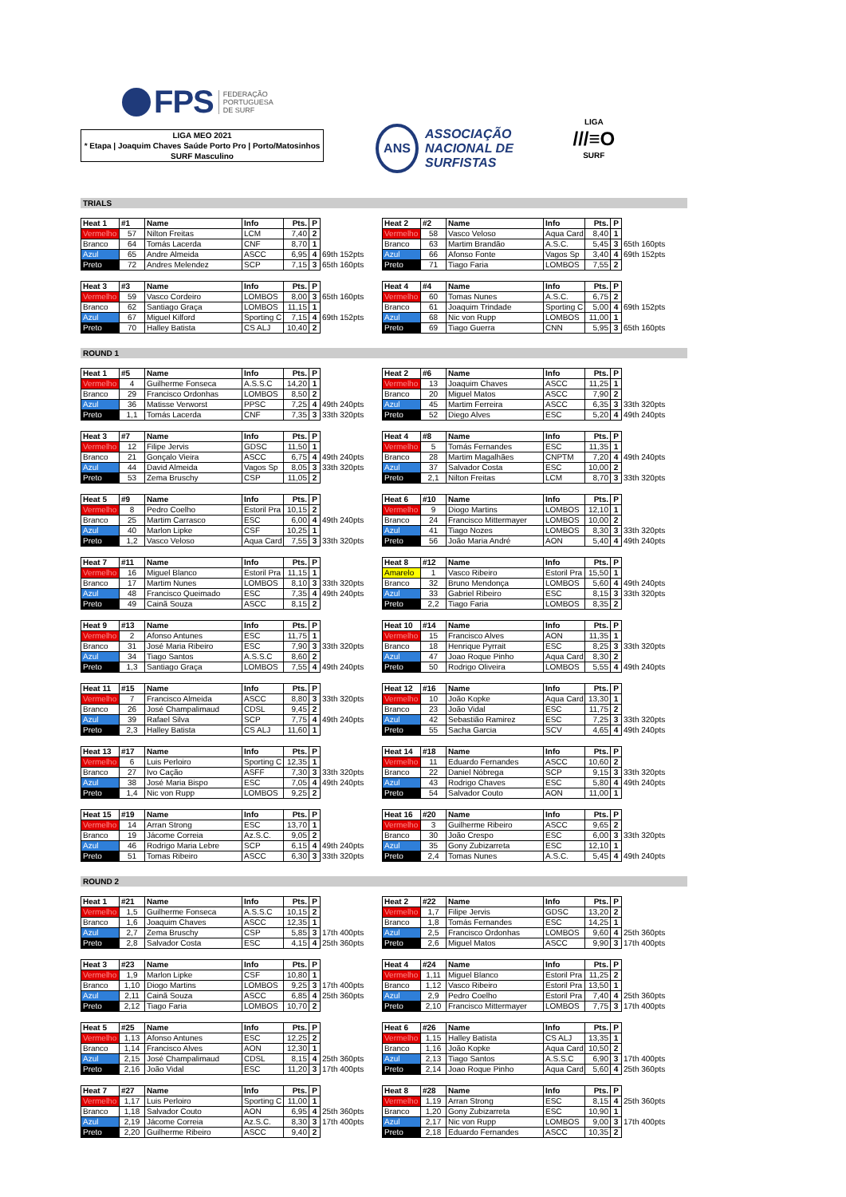FPS
FEDERAÇÃO
PORTUGUESA
DE SURF
LIGA MEO 2021
* Etapa | Joaquim Chaves Saúde Porto Pro | Porto/Matosinhos
SURF Masculino
ANS
ASSOCIAÇÃO
NACIONAL DE
SURFISTAS
LIGA
///≡O
SURF
TRIALS
| Heat 1 | #1 | Name | Info | Pts. | P | |
| --- | --- | --- | --- | --- | --- | --- |
| Vermelho | 57 | Nilton Freitas | LCM | 7,40 | 2 | |
| Branco | 64 | Tomás Lacerda | CNF | 8,70 | 1 | |
| Azul | 65 | Andre Almeida | ASCC | 6,95 | 4 | 69th 152pts |
| Preto | 72 | Andres Melendez | SCP | 7,15 | 3 | 65th 160pts |
| Heat 2 | #2 | Name | Info | Pts. | P | |
| --- | --- | --- | --- | --- | --- | --- |
| Vermelho | 58 | Vasco Veloso | Aqua Card | 8,40 | 1 | |
| Branco | 63 | Martim Brandão | A.S.C. | 5,45 | 3 | 65th 160pts |
| Azul | 66 | Afonso Fonte | Vagos Sp | 3,40 | 4 | 69th 152pts |
| Preto | 71 | Tiago Faria | LOMBOS | 7,55 | 2 | |
| Heat 3 | #3 | Name | Info | Pts. | P | |
| --- | --- | --- | --- | --- | --- | --- |
| Vermelho | 59 | Vasco Cordeiro | LOMBOS | 8,00 | 3 | 65th 160pts |
| Branco | 62 | Santiago Graça | LOMBOS | 11,15 | 1 | |
| Azul | 67 | Miguel Kilford | Sporting C | 7,15 | 4 | 69th 152pts |
| Preto | 70 | Halley Batista | CS ALJ | 10,40 | 2 | |
| Heat 4 | #4 | Name | Info | Pts. | P | |
| --- | --- | --- | --- | --- | --- | --- |
| Vermelho | 60 | Tomas Nunes | A.S.C. | 6,75 | 2 | |
| Branco | 61 | Joaquim Trindade | Sporting C | 5,00 | 4 | 69th 152pts |
| Azul | 68 | Nic von Rupp | LOMBOS | 11,00 | 1 | |
| Preto | 69 | Tiago Guerra | CNN | 5,95 | 3 | 65th 160pts |
ROUND 1
| Heat 1 | #5 | Name | Info | Pts. | P | |
| --- | --- | --- | --- | --- | --- | --- |
| Vermelho | 4 | Guilherme Fonseca | A.S.S.C | 14,20 | 1 | |
| Branco | 29 | Francisco Ordonhas | LOMBOS | 8,50 | 2 | |
| Azul | 36 | Matisse Verworst | PPSC | 7,25 | 4 | 49th 240pts |
| Preto | 1,1 | Tomás Lacerda | CNF | 7,35 | 3 | 33th 320pts |
| Heat 2 | #6 | Name | Info | Pts. | P | |
| --- | --- | --- | --- | --- | --- | --- |
| Vermelho | 13 | Joaquim Chaves | ASCC | 11,25 | 1 | |
| Branco | 20 | Miguel Matos | ASCC | 7,90 | 2 | |
| Azul | 45 | Martim Ferreira | ASCC | 6,35 | 3 | 33th 320pts |
| Preto | 52 | Diego Alves | ESC | 5,20 | 4 | 49th 240pts |
| Heat 3 | #7 | Name | Info | Pts. | P | |
| --- | --- | --- | --- | --- | --- | --- |
| Vermelho | 12 | Filipe Jervis | GDSC | 11,50 | 1 | |
| Branco | 21 | Gonçalo Vieira | ASCC | 6,75 | 4 | 49th 240pts |
| Azul | 44 | David Almeida | Vagos Sp | 8,05 | 3 | 33th 320pts |
| Preto | 53 | Zema Bruschy | CSP | 11,05 | 2 | |
| Heat 4 | #8 | Name | Info | Pts. | P | |
| --- | --- | --- | --- | --- | --- | --- |
| Vermelho | 5 | Tomás Fernandes | ESC | 11,35 | 1 | |
| Branco | 28 | Martim Magalhães | CNPTM | 7,20 | 4 | 49th 240pts |
| Azul | 37 | Salvador Costa | ESC | 10,00 | 2 | |
| Preto | 2,1 | Nilton Freitas | LCM | 8,70 | 3 | 33th 320pts |
| Heat 5 | #9 | Name | Info | Pts. | P | |
| --- | --- | --- | --- | --- | --- | --- |
| Vermelho | 8 | Pedro Coelho | Estoril Pra | 10,15 | 2 | |
| Branco | 25 | Martim Carrasco | ESC | 6,00 | 4 | 49th 240pts |
| Azul | 40 | Marlon Lipke | CSF | 10,25 | 1 | |
| Preto | 1,2 | Vasco Veloso | Aqua Card | 7,55 | 3 | 33th 320pts |
| Heat 6 | #10 | Name | Info | Pts. | P | |
| --- | --- | --- | --- | --- | --- | --- |
| Vermelho | 9 | Diogo Martins | LOMBOS | 12,10 | 1 | |
| Branco | 24 | Francisco Mittermayer | LOMBOS | 10,00 | 2 | |
| Azul | 41 | Tiago Nozes | LOMBOS | 8,30 | 3 | 33th 320pts |
| Preto | 56 | João Maria André | AON | 5,40 | 4 | 49th 240pts |
| Heat 7 | #11 | Name | Info | Pts. | P | |
| --- | --- | --- | --- | --- | --- | --- |
| Vermelho | 16 | Miguel Blanco | Estoril Pra | 11,15 | 1 | |
| Branco | 17 | Martim Nunes | LOMBOS | 8,10 | 3 | 33th 320pts |
| Azul | 48 | Francisco Queimado | ESC | 7,35 | 4 | 49th 240pts |
| Preto | 49 | Cainã Souza | ASCC | 8,15 | 2 | |
| Heat 8 | #12 | Name | Info | Pts. | P | |
| --- | --- | --- | --- | --- | --- | --- |
| Amarelo | 1 | Vasco Ribeiro | Estoril Pra | 15,50 | 1 | |
| Branco | 32 | Bruno Mendonça | LOMBOS | 5,60 | 4 | 49th 240pts |
| Azul | 33 | Gabriel Ribeiro | ESC | 8,15 | 3 | 33th 320pts |
| Preto | 2,2 | Tiago Faria | LOMBOS | 8,35 | 2 | |
| Heat 9 | #13 | Name | Info | Pts. | P | |
| --- | --- | --- | --- | --- | --- | --- |
| Vermelho | 2 | Afonso Antunes | ESC | 11,75 | 1 | |
| Branco | 31 | José Maria Ribeiro | ESC | 7,90 | 3 | 33th 320pts |
| Azul | 34 | Tiago Santos | A.S.S.C | 8,60 | 2 | |
| Preto | 1,3 | Santiago Graça | LOMBOS | 7,55 | 4 | 49th 240pts |
| Heat 10 | #14 | Name | Info | Pts. | P | |
| --- | --- | --- | --- | --- | --- | --- |
| Vermelho | 15 | Francisco Alves | AON | 11,35 | 1 | |
| Branco | 18 | Henrique Pyrrait | ESC | 8,25 | 3 | 33th 320pts |
| Azul | 47 | Joao Roque Pinho | Aqua Card | 8,30 | 2 | |
| Preto | 50 | Rodrigo Oliveira | LOMBOS | 5,55 | 4 | 49th 240pts |
| Heat 11 | #15 | Name | Info | Pts. | P | |
| --- | --- | --- | --- | --- | --- | --- |
| Vermelho | 7 | Francisco Almeida | ASCC | 8,80 | 3 | 33th 320pts |
| Branco | 26 | José Champalimaud | CDSL | 9,45 | 2 | |
| Azul | 39 | Rafael Silva | SCP | 7,75 | 4 | 49th 240pts |
| Preto | 2,3 | Halley Batista | CS ALJ | 11,60 | 1 | |
| Heat 12 | #16 | Name | Info | Pts. | P | |
| --- | --- | --- | --- | --- | --- | --- |
| Vermelho | 10 | João Kopke | Aqua Card | 13,30 | 1 | |
| Branco | 23 | João Vidal | ESC | 11,75 | 2 | |
| Azul | 42 | Sebastião Ramirez | ESC | 7,25 | 3 | 33th 320pts |
| Preto | 55 | Sacha Garcia | SCV | 4,65 | 4 | 49th 240pts |
| Heat 13 | #17 | Name | Info | Pts. | P | |
| --- | --- | --- | --- | --- | --- | --- |
| Vermelho | 6 | Luis Perloiro | Sporting C | 12,35 | 1 | |
| Branco | 27 | Ivo Cação | ASFF | 7,30 | 3 | 33th 320pts |
| Azul | 38 | José Maria Bispo | ESC | 7,05 | 4 | 49th 240pts |
| Preto | 1,4 | Nic von Rupp | LOMBOS | 9,25 | 2 | |
| Heat 14 | #18 | Name | Info | Pts. | P | |
| --- | --- | --- | --- | --- | --- | --- |
| Vermelho | 11 | Eduardo Fernandes | ASCC | 10,60 | 2 | |
| Branco | 22 | Daniel Nóbrega | SCP | 9,15 | 3 | 33th 320pts |
| Azul | 43 | Rodrigo Chaves | ESC | 5,80 | 4 | 49th 240pts |
| Preto | 54 | Salvador Couto | AON | 11,00 | 1 | |
| Heat 15 | #19 | Name | Info | Pts. | P | |
| --- | --- | --- | --- | --- | --- | --- |
| Vermelho | 14 | Arran Strong | ESC | 13,70 | 1 | |
| Branco | 19 | Jácome Correia | Az.S.C. | 9,05 | 2 | |
| Azul | 46 | Rodrigo Maria Lebre | SCP | 6,15 | 4 | 49th 240pts |
| Preto | 51 | Tomas Ribeiro | ASCC | 6,30 | 3 | 33th 320pts |
| Heat 16 | #20 | Name | Info | Pts. | P | |
| --- | --- | --- | --- | --- | --- | --- |
| Vermelho | 3 | Guilherme Ribeiro | ASCC | 9,65 | 2 | |
| Branco | 30 | João Crespo | ESC | 6,00 | 3 | 33th 320pts |
| Azul | 35 | Gony Zubizarreta | ESC | 12,10 | 1 | |
| Preto | 2,4 | Tomas Nunes | A.S.C. | 5,45 | 4 | 49th 240pts |
ROUND 2
| Heat 1 | #21 | Name | Info | Pts. | P | |
| --- | --- | --- | --- | --- | --- | --- |
| Vermelho | 1,5 | Guilherme Fonseca | A.S.S.C | 10,15 | 2 | |
| Branco | 1,6 | Joaquim Chaves | ASCC | 12,35 | 1 | |
| Azul | 2,7 | Zema Bruschy | CSP | 5,85 | 3 | 17th 400pts |
| Preto | 2,8 | Salvador Costa | ESC | 4,15 | 4 | 25th 360pts |
| Heat 2 | #22 | Name | Info | Pts. | P | |
| --- | --- | --- | --- | --- | --- | --- |
| Vermelho | 1,7 | Filipe Jervis | GDSC | 13,20 | 2 | |
| Branco | 1,8 | Tomás Fernandes | ESC | 14,25 | 1 | |
| Azul | 2,5 | Francisco Ordonhas | LOMBOS | 9,60 | 4 | 25th 360pts |
| Preto | 2,6 | Miguel Matos | ASCC | 9,90 | 3 | 17th 400pts |
| Heat 3 | #23 | Name | Info | Pts. | P | |
| --- | --- | --- | --- | --- | --- | --- |
| Vermelho | 1,9 | Marlon Lipke | CSF | 10,80 | 1 | |
| Branco | 1,10 | Diogo Martins | LOMBOS | 9,25 | 3 | 17th 400pts |
| Azul | 2,11 | Cainã Souza | ASCC | 6,85 | 4 | 25th 360pts |
| Preto | 2,12 | Tiago Faria | LOMBOS | 10,70 | 2 | |
| Heat 4 | #24 | Name | Info | Pts. | P | |
| --- | --- | --- | --- | --- | --- | --- |
| Vermelho | 1,11 | Miguel Blanco | Estoril Pra | 11,25 | 2 | |
| Branco | 1,12 | Vasco Ribeiro | Estoril Pra | 13,50 | 1 | |
| Azul | 2,9 | Pedro Coelho | Estoril Pra | 7,40 | 4 | 25th 360pts |
| Preto | 2,10 | Francisco Mittermayer | LOMBOS | 7,75 | 3 | 17th 400pts |
| Heat 5 | #25 | Name | Info | Pts. | P | |
| --- | --- | --- | --- | --- | --- | --- |
| Vermelho | 1,13 | Afonso Antunes | ESC | 12,25 | 2 | |
| Branco | 1,14 | Francisco Alves | AON | 12,30 | 1 | |
| Azul | 2,15 | José Champalimaud | CDSL | 8,15 | 4 | 25th 360pts |
| Preto | 2,16 | João Vidal | ESC | 11,20 | 3 | 17th 400pts |
| Heat 6 | #26 | Name | Info | Pts. | P | |
| --- | --- | --- | --- | --- | --- | --- |
| Vermelho | 1,15 | Halley Batista | CS ALJ | 13,35 | 1 | |
| Branco | 1,16 | João Kopke | Aqua Card | 10,50 | 2 | |
| Azul | 2,13 | Tiago Santos | A.S.S.C | 6,90 | 3 | 17th 400pts |
| Preto | 2,14 | Joao Roque Pinho | Aqua Card | 5,60 | 4 | 25th 360pts |
| Heat 7 | #27 | Name | Info | Pts. | P | |
| --- | --- | --- | --- | --- | --- | --- |
| Vermelho | 1,17 | Luis Perloiro | Sporting C | 11,00 | 1 | |
| Branco | 1,18 | Salvador Couto | AON | 6,95 | 4 | 25th 360pts |
| Azul | 2,19 | Jácome Correia | Az.S.C. | 8,30 | 3 | 17th 400pts |
| Preto | 2,20 | Guilherme Ribeiro | ASCC | 9,40 | 2 | |
| Heat 8 | #28 | Name | Info | Pts. | P | |
| --- | --- | --- | --- | --- | --- | --- |
| Vermelho | 1,19 | Arran Strong | ESC | 8,15 | 4 | 25th 360pts |
| Branco | 1,20 | Gony Zubizarreta | ESC | 10,90 | 1 | |
| Azul | 2,17 | Nic von Rupp | LOMBOS | 9,00 | 3 | 17th 400pts |
| Preto | 2,18 | Eduardo Fernandes | ASCC | 10,35 | 2 | |